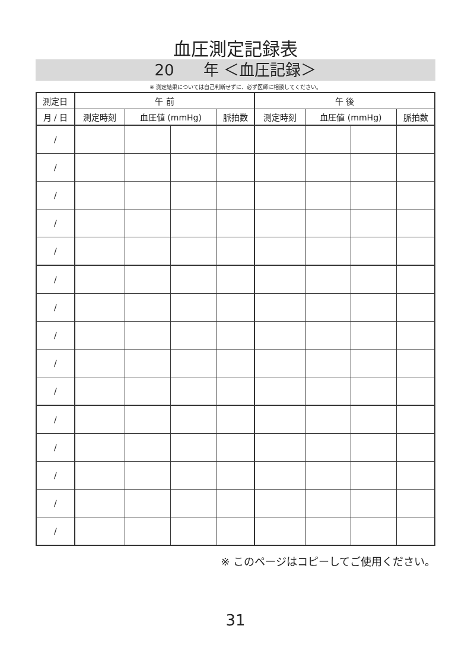血圧測定記録表
20 年 ＜血圧記録＞
※ 測定結果については自己判断せずに、必ず医師に相談してください。
| 測定日 | 午 前 | | | | 午 後 | | | |
| --- | --- | --- | --- | --- | --- | --- | --- | --- |
| 月 / 日 | 測定時刻 | 血圧値 (mmHg) | | 脈拍数 | 測定時刻 | 血圧値 (mmHg) | | 脈拍数 |
| / | | | | | | | | |
| / | | | | | | | | |
| / | | | | | | | | |
| / | | | | | | | | |
| / | | | | | | | | |
| / | | | | | | | | |
| / | | | | | | | | |
| / | | | | | | | | |
| / | | | | | | | | |
| / | | | | | | | | |
| / | | | | | | | | |
| / | | | | | | | | |
| / | | | | | | | | |
| / | | | | | | | | |
| / | | | | | | | | |
※ このページはコピーしてご使用ください。
31